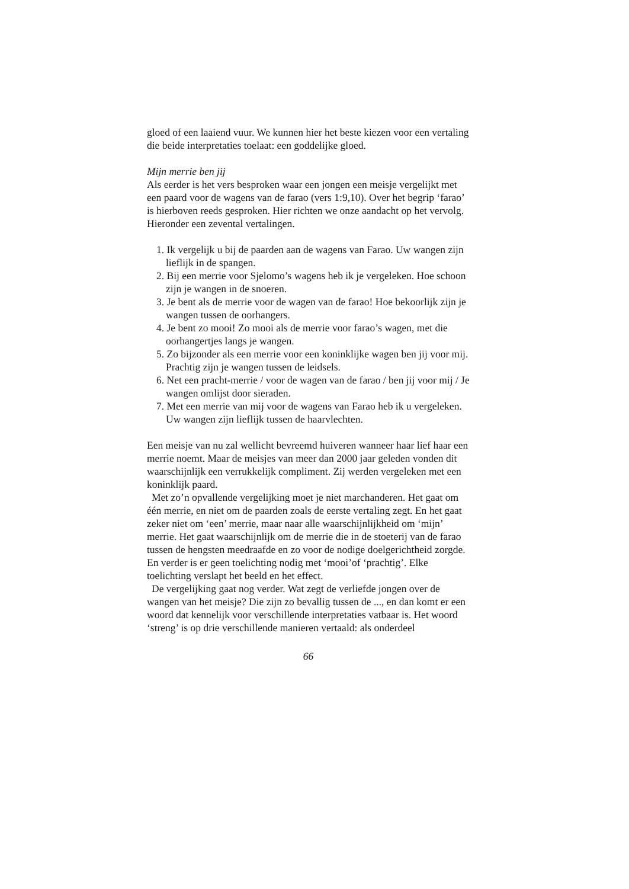gloed of een laaiend vuur. We kunnen hier het beste kiezen voor een vertaling die beide interpretaties toelaat: een goddelijke gloed.
Mijn merrie ben jij
Als eerder is het vers besproken waar een jongen een meisje vergelijkt met een paard voor de wagens van de farao (vers 1:9,10). Over het begrip ‘farao’ is hierboven reeds gesproken. Hier richten we onze aandacht op het vervolg. Hieronder een zevental vertalingen.
1. Ik vergelijk u bij de paarden aan de wagens van Farao. Uw wangen zijn lieflijk in de spangen.
2. Bij een merrie voor Sjelomo’s wagens heb ik je vergeleken. Hoe schoon zijn je wangen in de snoeren.
3. Je bent als de merrie voor de wagen van de farao! Hoe bekoorlijk zijn je wangen tussen de oorhangers.
4. Je bent zo mooi! Zo mooi als de merrie voor farao’s wagen, met die oorhangertjes langs je wangen.
5. Zo bijzonder als een merrie voor een koninklijke wagen ben jij voor mij. Prachtig zijn je wangen tussen de leidsels.
6. Net een pracht-merrie / voor de wagen van de farao / ben jij voor mij / Je wangen omlijst door sieraden.
7. Met een merrie van mij voor de wagens van Farao heb ik u vergeleken. Uw wangen zijn lieflijk tussen de haarvlechten.
Een meisje van nu zal wellicht bevreemd huiveren wanneer haar lief haar een merrie noemt. Maar de meisjes van meer dan 2000 jaar geleden vonden dit waarschijnlijk een verrukkelijk compliment. Zij werden vergeleken met een koninklijk paard.
Met zo’n opvallende vergelijking moet je niet marchanderen. Het gaat om één merrie, en niet om de paarden zoals de eerste vertaling zegt. En het gaat zeker niet om ‘een’ merrie, maar naar alle waarschijnlijkheid om ‘mijn’ merrie. Het gaat waarschijnlijk om de merrie die in de stoeterij van de farao tussen de hengsten meedraafde en zo voor de nodige doelgerichtheid zorgde. En verder is er geen toelichting nodig met ‘mooi’of ‘prachtig’. Elke toelichting verslapt het beeld en het effect.
De vergelijking gaat nog verder. Wat zegt de verliefde jongen over de wangen van het meisje? Die zijn zo bevallig tussen de ..., en dan komt er een woord dat kennelijk voor verschillende interpretaties vatbaar is. Het woord ‘streng’ is op drie verschillende manieren vertaald: als onderdeel
66